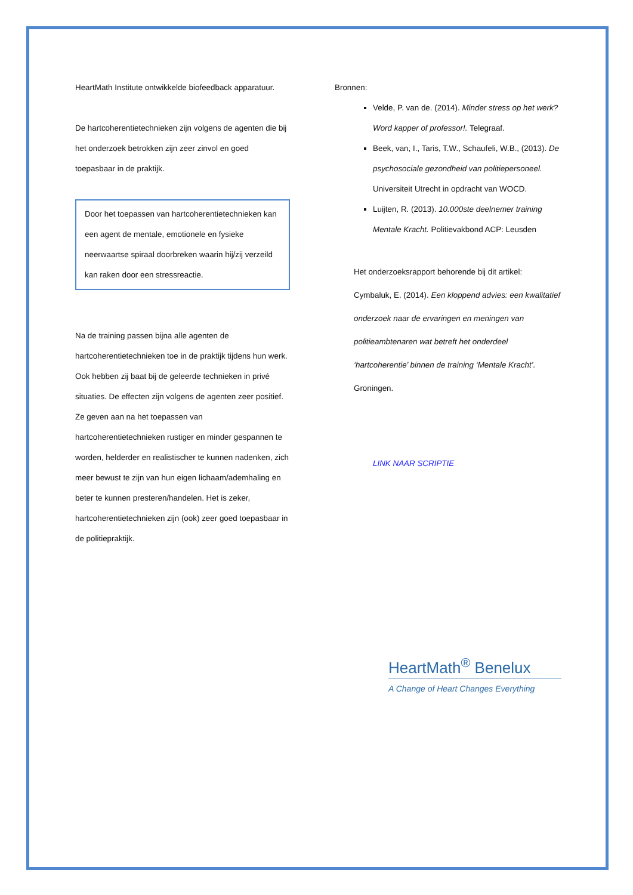HeartMath Institute ontwikkelde biofeedback apparatuur.
De hartcoherentietechnieken zijn volgens de agenten die bij het onderzoek betrokken zijn zeer zinvol en goed toepasbaar in de praktijk.
Door het toepassen van hartcoherentietechnieken kan een agent de mentale, emotionele en fysieke neerwaartse spiraal doorbreken waarin hij/zij verzeild kan raken door een stressreactie.
Na de training passen bijna alle agenten de hartcoherentietechnieken toe in de praktijk tijdens hun werk. Ook hebben zij baat bij de geleerde technieken in privé situaties. De effecten zijn volgens de agenten zeer positief. Ze geven aan na het toepassen van hartcoherentietechnieken rustiger en minder gespannen te worden, helderder en realistischer te kunnen nadenken, zich meer bewust te zijn van hun eigen lichaam/ademhaling en beter te kunnen presteren/handelen. Het is zeker, hartcoherentietechnieken zijn (ook) zeer goed toepasbaar in de politiepraktijk.
Bronnen:
Velde, P. van de. (2014). Minder stress op het werk? Word kapper of professor!. Telegraaf.
Beek, van, I., Taris, T.W., Schaufeli, W.B., (2013). De psychosociale gezondheid van politiepersoneel. Universiteit Utrecht in opdracht van WOCD.
Luijten, R. (2013). 10.000ste deelnemer training Mentale Kracht. Politievakbond ACP: Leusden
Het onderzoeksrapport behorende bij dit artikel: Cymbaluk, E. (2014). Een kloppend advies: een kwalitatief onderzoek naar de ervaringen en meningen van politieambtenaren wat betreft het onderdeel ‘hartcoherentie’ binnen de training ‘Mentale Kracht’. Groningen.
LINK NAAR SCRIPTIE
HeartMath<sup>®</sup> Benelux
A Change of Heart Changes Everything